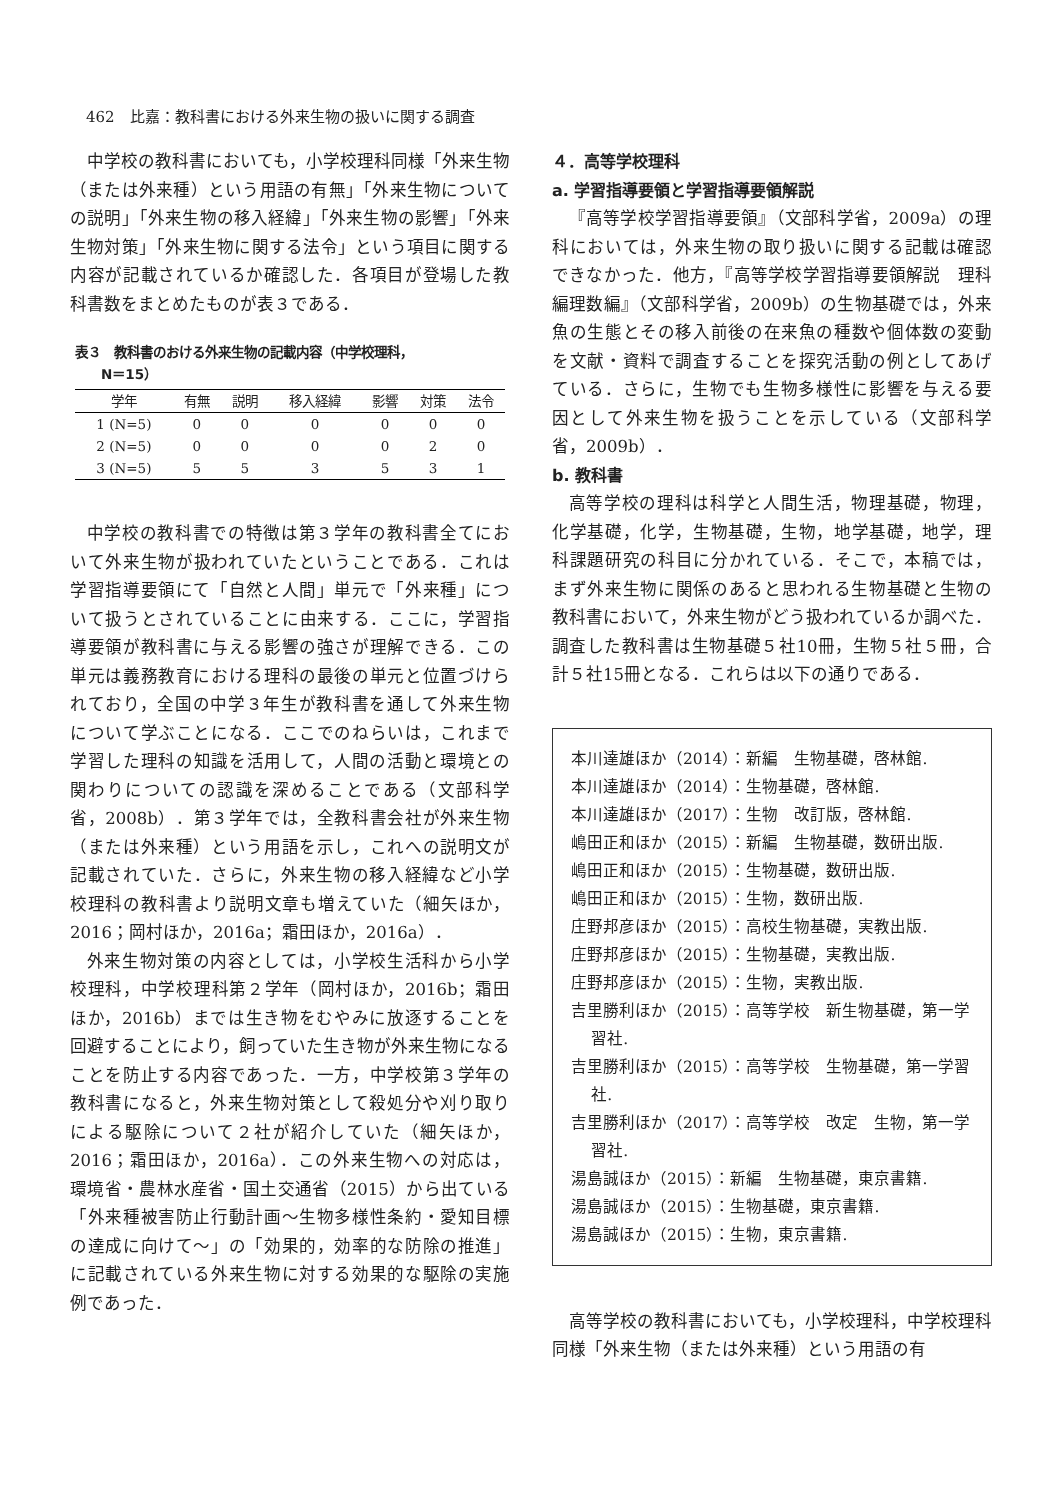462　比嘉：教科書における外来生物の扱いに関する調査
中学校の教科書においても，小学校理科同様「外来生物（または外来種）という用語の有無」「外来生物についての説明」「外来生物の移入経緯」「外来生物の影響」「外来生物対策」「外来生物に関する法令」という項目に関する内容が記載されているか確認した．各項目が登場した教科書数をまとめたものが表３である．
表３　教科書のおける外来生物の記載内容（中学校理科，
　　N＝15）
| 学年 | 有無 | 説明 | 移入経緯 | 影響 | 対策 | 法令 |
| --- | --- | --- | --- | --- | --- | --- |
| 1 (N=5) | 0 | 0 | 0 | 0 | 0 | 0 |
| 2 (N=5) | 0 | 0 | 0 | 0 | 2 | 0 |
| 3 (N=5) | 5 | 5 | 3 | 5 | 3 | 1 |
中学校の教科書での特徴は第３学年の教科書全てにおいて外来生物が扱われていたということである．これは学習指導要領にて「自然と人間」単元で「外来種」について扱うとされていることに由来する．ここに，学習指導要領が教科書に与える影響の強さが理解できる．この単元は義務教育における理科の最後の単元と位置づけられており，全国の中学３年生が教科書を通して外来生物について学ぶことになる．ここでのねらいは，これまで学習した理科の知識を活用して，人間の活動と環境との関わりについての認識を深めることである（文部科学省，2008b）．第３学年では，全教科書会社が外来生物（または外来種）という用語を示し，これへの説明文が記載されていた．さらに，外来生物の移入経緯など小学校理科の教科書より説明文章も増えていた（細矢ほか，2016；岡村ほか，2016a；霜田ほか，2016a）．
外来生物対策の内容としては，小学校生活科から小学校理科，中学校理科第２学年（岡村ほか，2016b；霜田ほか，2016b）までは生き物をむやみに放逐することを回避することにより，飼っていた生き物が外来生物になることを防止する内容であった．一方，中学校第３学年の教科書になると，外来生物対策として殺処分や刈り取りによる駆除について２社が紹介していた（細矢ほか，2016；霜田ほか，2016a）．この外来生物への対応は，環境省・農林水産省・国土交通省（2015）から出ている「外来種被害防止行動計画～生物多様性条約・愛知目標の達成に向けて～」の「効果的，効率的な防除の推進」に記載されている外来生物に対する効果的な駆除の実施例であった．
４．高等学校理科
a. 学習指導要領と学習指導要領解説
『高等学校学習指導要領』（文部科学省，2009a）の理科においては，外来生物の取り扱いに関する記載は確認できなかった．他方，『高等学校学習指導要領解説　理科編理数編』（文部科学省，2009b）の生物基礎では，外来魚の生態とその移入前後の在来魚の種数や個体数の変動を文献・資料で調査することを探究活動の例としてあげている．さらに，生物でも生物多様性に影響を与える要因として外来生物を扱うことを示している（文部科学省，2009b）．
b. 教科書
高等学校の理科は科学と人間生活，物理基礎，物理，化学基礎，化学，生物基礎，生物，地学基礎，地学，理科課題研究の科目に分かれている．そこで，本稿では，まず外来生物に関係のあると思われる生物基礎と生物の教科書において，外来生物がどう扱われているか調べた．調査した教科書は生物基礎５社10冊，生物５社５冊，合計５社15冊となる．これらは以下の通りである．
本川達雄ほか（2014）：新編　生物基礎，啓林館.
本川達雄ほか（2014）：生物基礎，啓林館.
本川達雄ほか（2017）：生物　改訂版，啓林館.
嶋田正和ほか（2015）：新編　生物基礎，数研出版.
嶋田正和ほか（2015）：生物基礎，数研出版.
嶋田正和ほか（2015）：生物，数研出版.
庄野邦彦ほか（2015）：高校生物基礎，実教出版.
庄野邦彦ほか（2015）：生物基礎，実教出版.
庄野邦彦ほか（2015）：生物，実教出版.
吉里勝利ほか（2015）：高等学校　新生物基礎，第一学習社.
吉里勝利ほか（2015）：高等学校　生物基礎，第一学習社.
吉里勝利ほか（2017）：高等学校　改定　生物，第一学習社.
湯島誠ほか（2015）：新編　生物基礎，東京書籍.
湯島誠ほか（2015）：生物基礎，東京書籍.
湯島誠ほか（2015）：生物，東京書籍.
高等学校の教科書においても，小学校理科，中学校理科同様「外来生物（または外来種）という用語の有